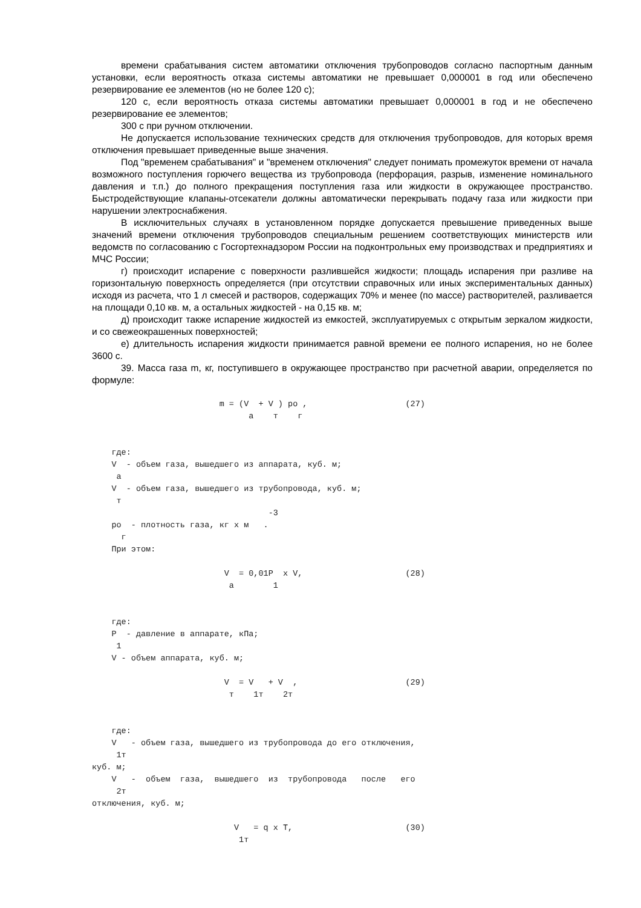времени срабатывания систем автоматики отключения трубопроводов согласно паспортным данным установки, если вероятность отказа системы автоматики не превышает 0,000001 в год или обеспечено резервирование ее элементов (но не более 120 с);
120 с, если вероятность отказа системы автоматики превышает 0,000001 в год и не обеспечено резервирование ее элементов;
300 с при ручном отключении.
Не допускается использование технических средств для отключения трубопроводов, для которых время отключения превышает приведенные выше значения.
Под "временем срабатывания" и "временем отключения" следует понимать промежуток времени от начала возможного поступления горючего вещества из трубопровода (перфорация, разрыв, изменение номинального давления и т.п.) до полного прекращения поступления газа или жидкости в окружающее пространство. Быстродействующие клапаны-отсекатели должны автоматически перекрывать подачу газа или жидкости при нарушении электроснабжения.
В исключительных случаях в установленном порядке допускается превышение приведенных выше значений времени отключения трубопроводов специальным решением соответствующих министерств или ведомств по согласованию с Госгортехнадзором России на подконтрольных ему производствах и предприятиях и МЧС России;
г) происходит испарение с поверхности разлившейся жидкости; площадь испарения при разливе на горизонтальную поверхность определяется (при отсутствии справочных или иных экспериментальных данных) исходя из расчета, что 1 л смесей и растворов, содержащих 70% и менее (по массе) растворителей, разливается на площади 0,10 кв. м, а остальных жидкостей - на 0,15 кв. м;
д) происходит также испарение жидкостей из емкостей, эксплуатируемых с открытым зеркалом жидкости, и со свежеокрашенных поверхностей;
е) длительность испарения жидкости принимается равной времени ее полного испарения, но не более 3600 с.
39. Масса газа m, кг, поступившего в окружающее пространство при расчетной аварии, определяется по формуле:
                          m = (V  + V ) ро ,                    (27)
                                а    т    г


    где:
    V  - объем газа, вышедшего из аппарата, куб. м;
     а
    V  - объем газа, вышедшего из трубопровода, куб. м;
     т
                                    -3
    ро  - плотность газа, кг х м   .
      г
    При этом:

                           V  = 0,01Р  х V,                     (28)
                            а        1


    где:
    Р  - давление в аппарате, кПа;
     1
    V - объем аппарата, куб. м;

                           V  = V   + V  ,                      (29)
                            т    1т    2т


    где:
    V   - объем газа, вышедшего из трубопровода до его отключения,
     1т
куб. м;
    V   -  объем  газа,  вышедшего  из  трубопровода   после   его
     2т
отключения, куб. м;

                             V   = q х Т,                       (30)
                              1т